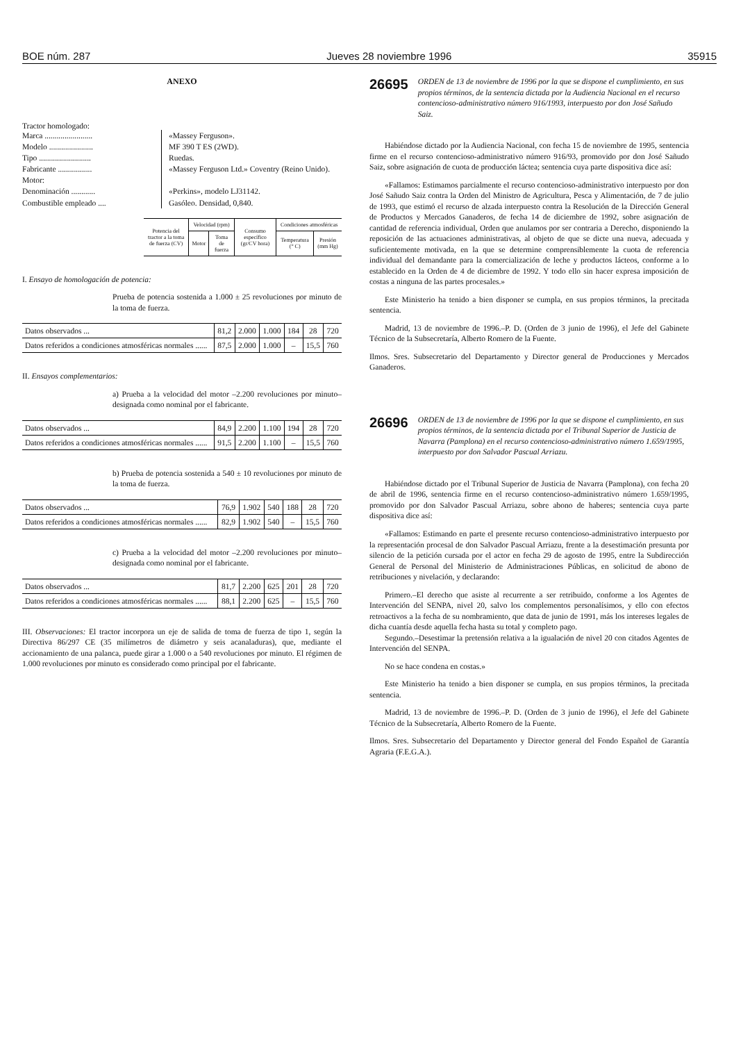BOE núm. 287 Jueves 28 noviembre 1996 35915
ANEXO
Tractor homologado:
Marca ........................ «Massey Ferguson».
Modelo ...................... MF 390 T ES (2WD).
Tipo .......................... Ruedas.
Fabricante ................. «Massey Ferguson Ltd.» Coventry (Reino Unido).
Motor:
Denominación ............ «Perkins», modelo LJ31142.
Combustible empleado .... Gasóleo. Densidad, 0,840.
| Potencia del tractor a la toma de fuerza (CV) | Velocidad (rpm) | | Consumo específico (gr/CV hora) | Condiciones atmosféricas | |
| --- | --- | --- | --- | --- | --- |
| | Motor | Toma de fuerza | | Temperatura (° C) | Presión (mm Hg) |
I. Ensayo de homologación de potencia:
Prueba de potencia sostenida a 1.000 ± 25 revoluciones por minuto de la toma de fuerza.
| Datos observados ... | 81,2 | 2.000 | 1.000 | 184 | 28 | 720 |
| Datos referidos a condiciones atmosféricas normales ...... | 87,5 | 2.000 | 1.000 | – | 15,5 | 760 |
II. Ensayos complementarios:
a) Prueba a la velocidad del motor –2.200 revoluciones por minuto– designada como nominal por el fabricante.
| Datos observados ... | 84,9 | 2.200 | 1.100 | 194 | 28 | 720 |
| Datos referidos a condiciones atmosféricas normales ...... | 91,5 | 2.200 | 1.100 | – | 15,5 | 760 |
b) Prueba de potencia sostenida a 540 ± 10 revoluciones por minuto de la toma de fuerza.
| Datos observados ... | 76,9 | 1.902 | 540 | 188 | 28 | 720 |
| Datos referidos a condiciones atmosféricas normales ...... | 82,9 | 1.902 | 540 | – | 15,5 | 760 |
c) Prueba a la velocidad del motor –2.200 revoluciones por minuto– designada como nominal por el fabricante.
| Datos observados ... | 81,7 | 2.200 | 625 | 201 | 28 | 720 |
| Datos referidos a condiciones atmosféricas normales ...... | 88,1 | 2.200 | 625 | – | 15,5 | 760 |
III. Observaciones: El tractor incorpora un eje de salida de toma de fuerza de tipo 1, según la Directiva 86/297 CE (35 milímetros de diámetro y seis acanaladuras), que, mediante el accionamiento de una palanca, puede girar a 1.000 o a 540 revoluciones por minuto. El régimen de 1.000 revoluciones por minuto es considerado como principal por el fabricante.
26695 ORDEN de 13 de noviembre de 1996 por la que se dispone el cumplimiento, en sus propios términos, de la sentencia dictada por la Audiencia Nacional en el recurso contencioso-administrativo número 916/1993, interpuesto por don José Sañudo Saiz.
Habiéndose dictado por la Audiencia Nacional, con fecha 15 de noviembre de 1995, sentencia firme en el recurso contencioso-administrativo número 916/93, promovido por don José Sañudo Saiz, sobre asignación de cuota de producción láctea; sentencia cuya parte dispositiva dice así:
«Fallamos: Estimamos parcialmente el recurso contencioso-administrativo interpuesto por don José Sañudo Saiz contra la Orden del Ministro de Agricultura, Pesca y Alimentación, de 7 de julio de 1993, que estimó el recurso de alzada interpuesto contra la Resolución de la Dirección General de Productos y Mercados Ganaderos, de fecha 14 de diciembre de 1992, sobre asignación de cantidad de referencia individual, Orden que anulamos por ser contraria a Derecho, disponiendo la reposición de las actuaciones administrativas, al objeto de que se dicte una nueva, adecuada y suficientemente motivada, en la que se determine comprensiblemente la cuota de referencia individual del demandante para la comercialización de leche y productos lácteos, conforme a lo establecido en la Orden de 4 de diciembre de 1992. Y todo ello sin hacer expresa imposición de costas a ninguna de las partes procesales.»
Este Ministerio ha tenido a bien disponer se cumpla, en sus propios términos, la precitada sentencia.
Madrid, 13 de noviembre de 1996.–P. D. (Orden de 3 junio de 1996), el Jefe del Gabinete Técnico de la Subsecretaría, Alberto Romero de la Fuente.
Ilmos. Sres. Subsecretario del Departamento y Director general de Producciones y Mercados Ganaderos.
26696 ORDEN de 13 de noviembre de 1996 por la que se dispone el cumplimiento, en sus propios términos, de la sentencia dictada por el Tribunal Superior de Justicia de Navarra (Pamplona) en el recurso contencioso-administrativo número 1.659/1995, interpuesto por don Salvador Pascual Arriazu.
Habiéndose dictado por el Tribunal Superior de Justicia de Navarra (Pamplona), con fecha 20 de abril de 1996, sentencia firme en el recurso contencioso-administrativo número 1.659/1995, promovido por don Salvador Pascual Arriazu, sobre abono de haberes; sentencia cuya parte dispositiva dice así:
«Fallamos: Estimando en parte el presente recurso contencioso-administrativo interpuesto por la representación procesal de don Salvador Pascual Arriazu, frente a la desestimación presunta por silencio de la petición cursada por el actor en fecha 29 de agosto de 1995, entre la Subdirección General de Personal del Ministerio de Administraciones Públicas, en solicitud de abono de retribuciones y nivelación, y declarando:
Primero.–El derecho que asiste al recurrente a ser retribuido, conforme a los Agentes de Intervención del SENPA, nivel 20, salvo los complementos personalísimos, y ello con efectos retroactivos a la fecha de su nombramiento, que data de junio de 1991, más los intereses legales de dicha cuantía desde aquella fecha hasta su total y completo pago.
Segundo.–Desestimar la pretensión relativa a la igualación de nivel 20 con citados Agentes de Intervención del SENPA.
No se hace condena en costas.»
Este Ministerio ha tenido a bien disponer se cumpla, en sus propios términos, la precitada sentencia.
Madrid, 13 de noviembre de 1996.–P. D. (Orden de 3 junio de 1996), el Jefe del Gabinete Técnico de la Subsecretaría, Alberto Romero de la Fuente.
Ilmos. Sres. Subsecretario del Departamento y Director general del Fondo Español de Garantía Agraria (F.E.G.A.).